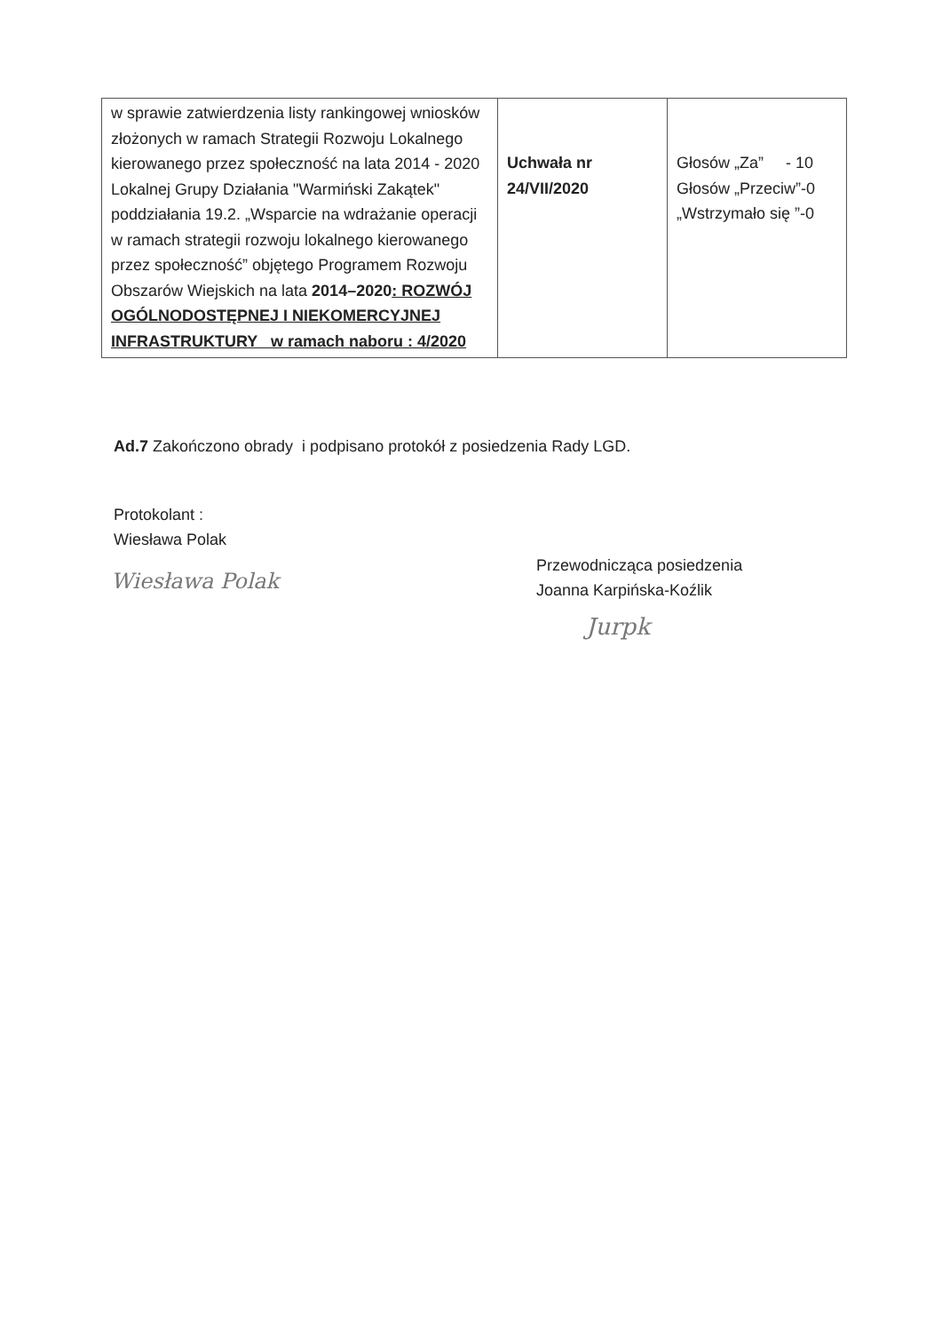| w sprawie zatwierdzenia listy rankingowej wniosków złożonych w ramach Strategii Rozwoju Lokalnego kierowanego przez społeczność na lata 2014 - 2020 Lokalnej Grupy Działania "Warmiński Zakątek" poddziałania 19.2. „Wsparcie na wdrażanie operacji w ramach strategii rozwoju lokalnego kierowanego przez społeczność” objętego Programem Rozwoju Obszarów Wiejskich na lata 2014–2020 : ROZWÓJ OGÓLNODOSTĘPNEJ I NIEKOMERCYJNEJ INFRASTRUKTURY w ramach naboru : 4/2020 | Uchwała nr 24/VII/2020 | Głosów „Za” - 10 Głosów „Przeciw”-0 „Wstrzymało się ”-0 |
Ad.7 Zakończono obrady i podpisano protokół z posiedzenia Rady LGD.
Protokolant :
Wiesława Polak
Wiesława Polak
Przewodnicząca posiedzenia
Joanna Karpińska-Koźlik
Jurpk